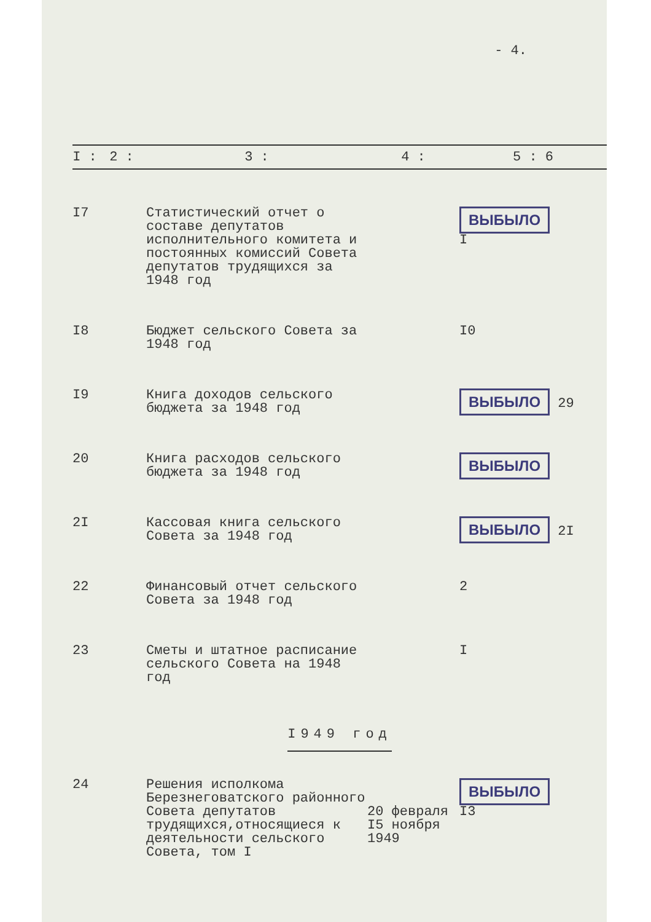- 4.
| I : | 2 : | 3 : | 4 : | 5 : 6 |
| --- | --- | --- | --- | --- |
| I7 | | Статистический отчет о составе депутатов исполнительного комитета и постоянных комиссий Совета депутатов трудящихся за 1948 год | | ВЫБЫЛО I |
| I8 | | Бюджет сельского Совета за 1948 год | | I0 |
| I9 | | Книга доходов сельского бюджета за 1948 год | | ВЫБЫЛО 29 |
| 20 | | Книга расходов сельского бюджета за 1948 год | | ВЫБЫЛО |
| 2I | | Кассовая книга сельского Совета за 1948 год | | ВЫБЫЛО 2I |
| 22 | | Финансовый отчет сельского Совета за 1948 год | | 2 |
| 23 | | Сметы и штатное расписание сельского Совета на 1948 год | | I |
| I949 год | | | | |
| 24 | | Решения исполкома Березнеговатского районного Совета депутатов трудящихся,относящиеся к деятельности сельского Совета, том I | 20 февраля I5 ноября 1949 | ВЫБЫЛО I3 |